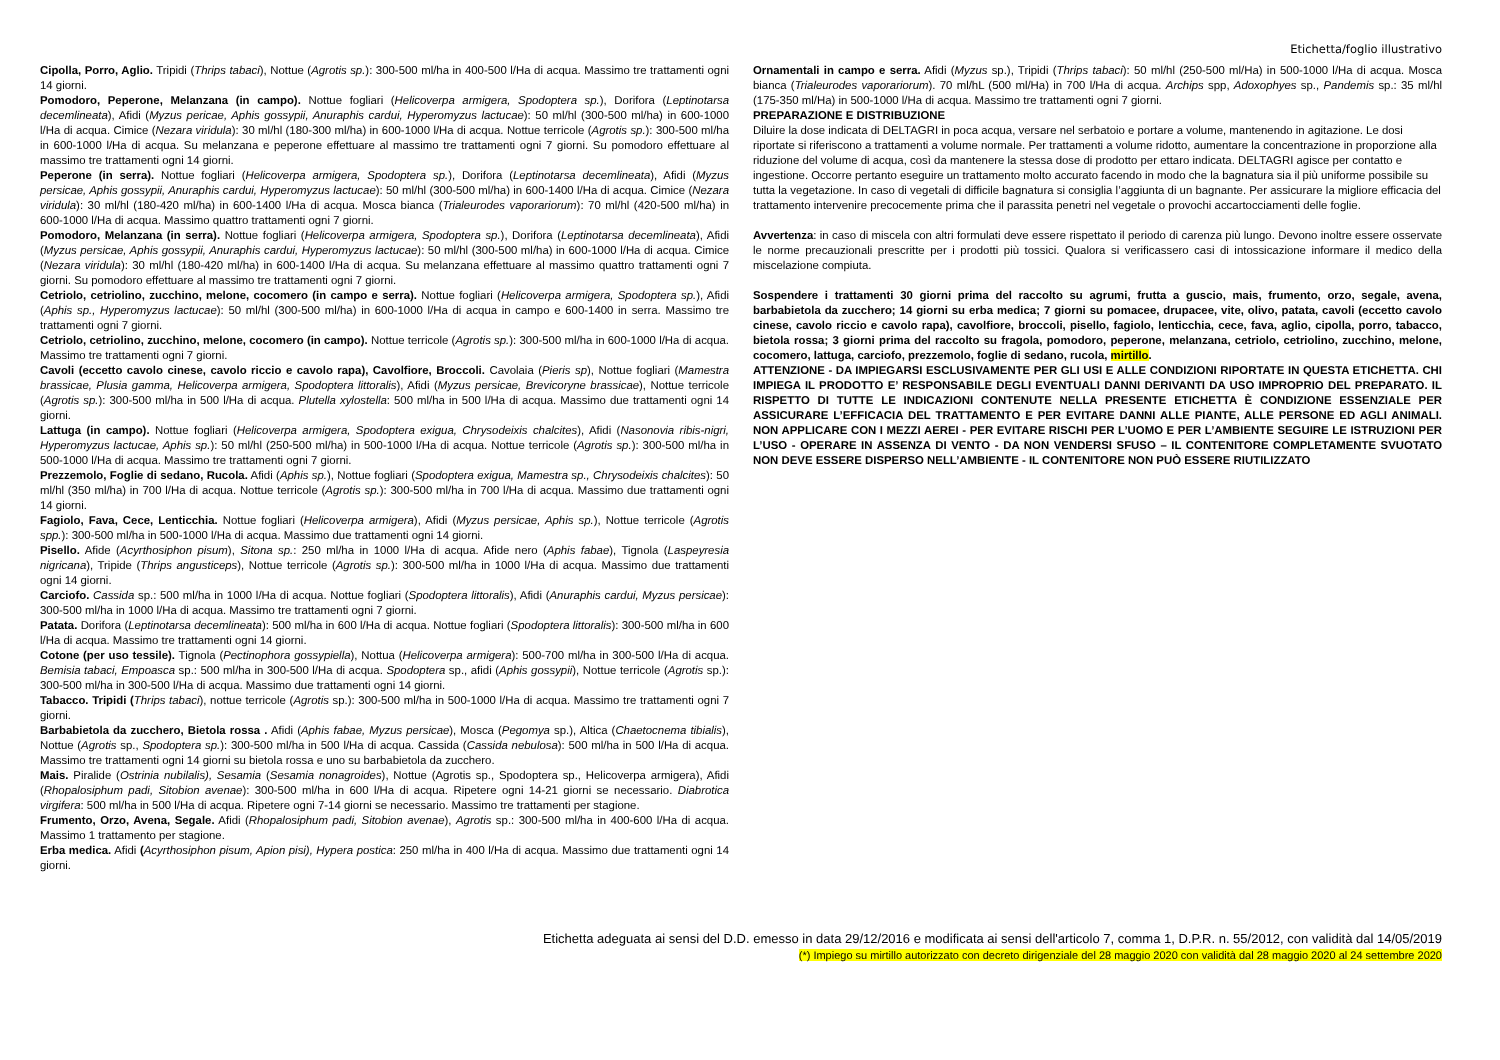Etichetta/foglio illustrativo
Cipolla, Porro, Aglio. Tripidi (Thrips tabaci), Nottue (Agrotis sp.): 300-500 ml/ha in 400-500 l/Ha di acqua. Massimo tre trattamenti ogni 14 giorni.
Pomodoro, Peperone, Melanzana (in campo). Nottue fogliari (Helicoverpa armigera, Spodoptera sp.), Dorifora (Leptinotarsa decemlineata), Afidi (Myzus pericae, Aphis gossypii, Anuraphis cardui, Hyperomyzus lactucae): 50 ml/hl (300-500 ml/ha) in 600-1000 l/Ha di acqua. Cimice (Nezara viridula): 30 ml/hl (180-300 ml/ha) in 600-1000 l/Ha di acqua. Nottue terricole (Agrotis sp.): 300-500 ml/ha in 600-1000 l/Ha di acqua. Su melanzana e peperone effettuare al massimo tre trattamenti ogni 7 giorni. Su pomodoro effettuare al massimo tre trattamenti ogni 14 giorni.
Peperone (in serra). Nottue fogliari (Helicoverpa armigera, Spodoptera sp.), Dorifora (Leptinotarsa decemlineata), Afidi (Myzus persicae, Aphis gossypii, Anuraphis cardui, Hyperomyzus lactucae): 50 ml/hl (300-500 ml/ha) in 600-1400 l/Ha di acqua. Cimice (Nezara viridula): 30 ml/hl (180-420 ml/ha) in 600-1400 l/Ha di acqua. Mosca bianca (Trialeurodes vaporariorum): 70 ml/hl (420-500 ml/ha) in 600-1000 l/Ha di acqua. Massimo quattro trattamenti ogni 7 giorni.
Pomodoro, Melanzana (in serra). Nottue fogliari (Helicoverpa armigera, Spodoptera sp.), Dorifora (Leptinotarsa decemlineata), Afidi (Myzus persicae, Aphis gossypii, Anuraphis cardui, Hyperomyzus lactucae): 50 ml/hl (300-500 ml/ha) in 600-1000 l/Ha di acqua. Cimice (Nezara viridula): 30 ml/hl (180-420 ml/ha) in 600-1400 l/Ha di acqua. Su melanzana effettuare al massimo quattro trattamenti ogni 7 giorni. Su pomodoro effettuare al massimo tre trattamenti ogni 7 giorni.
Cetriolo, cetriolino, zucchino, melone, cocomero (in campo e serra). Nottue fogliari (Helicoverpa armigera, Spodoptera sp.), Afidi (Aphis sp., Hyperomyzus lactucae): 50 ml/hl (300-500 ml/ha) in 600-1000 l/Ha di acqua in campo e 600-1400 in serra. Massimo tre trattamenti ogni 7 giorni.
Cetriolo, cetriolino, zucchino, melone, cocomero (in campo). Nottue terricole (Agrotis sp.): 300-500 ml/ha in 600-1000 l/Ha di acqua. Massimo tre trattamenti ogni 7 giorni.
Cavoli (eccetto cavolo cinese, cavolo riccio e cavolo rapa), Cavolfiore, Broccoli. Cavolaia (Pieris sp), Nottue fogliari (Mamestra brassicae, Plusia gamma, Helicoverpa armigera, Spodoptera littoralis), Afidi (Myzus persicae, Brevicoryne brassicae), Nottue terricole (Agrotis sp.): 300-500 ml/ha in 500 l/Ha di acqua. Plutella xylostella: 500 ml/ha in 500 l/Ha di acqua. Massimo due trattamenti ogni 14 giorni.
Lattuga (in campo). Nottue fogliari (Helicoverpa armigera, Spodoptera exigua, Chrysodeixis chalcites), Afidi (Nasonovia ribis-nigri, Hyperomyzus lactucae, Aphis sp.): 50 ml/hl (250-500 ml/ha) in 500-1000 l/Ha di acqua. Nottue terricole (Agrotis sp.): 300-500 ml/ha in 500-1000 l/Ha di acqua. Massimo tre trattamenti ogni 7 giorni.
Prezzemolo, Foglie di sedano, Rucola. Afidi (Aphis sp.), Nottue fogliari (Spodoptera exigua, Mamestra sp., Chrysodeixis chalcites): 50 ml/hl (350 ml/ha) in 700 l/Ha di acqua. Nottue terricole (Agrotis sp.): 300-500 ml/ha in 700 l/Ha di acqua. Massimo due trattamenti ogni 14 giorni.
Fagiolo, Fava, Cece, Lenticchia. Nottue fogliari (Helicoverpa armigera), Afidi (Myzus persicae, Aphis sp.), Nottue terricole (Agrotis spp.): 300-500 ml/ha in 500-1000 l/Ha di acqua. Massimo due trattamenti ogni 14 giorni.
Pisello. Afide (Acyrthosiphon pisum), Sitona sp.: 250 ml/ha in 1000 l/Ha di acqua. Afide nero (Aphis fabae), Tignola (Laspeyresia nigricana), Tripide (Thrips angusticeps), Nottue terricole (Agrotis sp.): 300-500 ml/ha in 1000 l/Ha di acqua. Massimo due trattamenti ogni 14 giorni.
Carciofo. Cassida sp.: 500 ml/ha in 1000 l/Ha di acqua. Nottue fogliari (Spodoptera littoralis), Afidi (Anuraphis cardui, Myzus persicae): 300-500 ml/ha in 1000 l/Ha di acqua. Massimo tre trattamenti ogni 7 giorni.
Patata. Dorifora (Leptinotarsa decemlineata): 500 ml/ha in 600 l/Ha di acqua. Nottue fogliari (Spodoptera littoralis): 300-500 ml/ha in 600 l/Ha di acqua. Massimo tre trattamenti ogni 14 giorni.
Cotone (per uso tessile). Tignola (Pectinophora gossypiella), Nottua (Helicoverpa armigera): 500-700 ml/ha in 300-500 l/Ha di acqua. Bemisia tabaci, Empoasca sp.: 500 ml/ha in 300-500 l/Ha di acqua. Spodoptera sp., afidi (Aphis gossypii), Nottue terricole (Agrotis sp.): 300-500 ml/ha in 300-500 l/Ha di acqua. Massimo due trattamenti ogni 14 giorni.
Tabacco. Tripidi (Thrips tabaci), nottue terricole (Agrotis sp.): 300-500 ml/ha in 500-1000 l/Ha di acqua. Massimo tre trattamenti ogni 7 giorni.
Barbabietola da zucchero, Bietola rossa . Afidi (Aphis fabae, Myzus persicae), Mosca (Pegomya sp.), Altica (Chaetocnema tibialis), Nottue (Agrotis sp., Spodoptera sp.): 300-500 ml/ha in 500 l/Ha di acqua. Cassida (Cassida nebulosa): 500 ml/ha in 500 l/Ha di acqua. Massimo tre trattamenti ogni 14 giorni su bietola rossa e uno su barbabietola da zucchero.
Mais. Piralide (Ostrinia nubilalis), Sesamia (Sesamia nonagroides), Nottue (Agrotis sp., Spodoptera sp., Helicoverpa armigera), Afidi (Rhopalosiphum padi, Sitobion avenae): 300-500 ml/ha in 600 l/Ha di acqua. Ripetere ogni 14-21 giorni se necessario. Diabrotica virgifera: 500 ml/ha in 500 l/Ha di acqua. Ripetere ogni 7-14 giorni se necessario. Massimo tre trattamenti per stagione.
Frumento, Orzo, Avena, Segale. Afidi (Rhopalosiphum padi, Sitobion avenae), Agrotis sp.: 300-500 ml/ha in 400-600 l/Ha di acqua. Massimo 1 trattamento per stagione.
Erba medica. Afidi (Acyrthosiphon pisum, Apion pisi), Hypera postica: 250 ml/ha in 400 l/Ha di acqua. Massimo due trattamenti ogni 14 giorni.
Ornamentali in campo e serra. Afidi (Myzus sp.), Tripidi (Thrips tabaci): 50 ml/hl (250-500 ml/Ha) in 500-1000 l/Ha di acqua. Mosca bianca (Trialeurodes vaporariorum). 70 ml/hL (500 ml/Ha) in 700 l/Ha di acqua. Archips spp, Adoxophyes sp., Pandemis sp.: 35 ml/hl (175-350 ml/Ha) in 500-1000 l/Ha di acqua. Massimo tre trattamenti ogni 7 giorni.
PREPARAZIONE E DISTRIBUZIONE
Diluire la dose indicata di DELTAGRI in poca acqua, versare nel serbatoio e portare a volume, mantenendo in agitazione. Le dosi riportate si riferiscono a trattamenti a volume normale. Per trattamenti a volume ridotto, aumentare la concentrazione in proporzione alla riduzione del volume di acqua, così da mantenere la stessa dose di prodotto per ettaro indicata. DELTAGRI agisce per contatto e ingestione. Occorre pertanto eseguire un trattamento molto accurato facendo in modo che la bagnatura sia il più uniforme possibile su tutta la vegetazione. In caso di vegetali di difficile bagnatura si consiglia l’aggiunta di un bagnante. Per assicurare la migliore efficacia del trattamento intervenire precocemente prima che il parassita penetri nel vegetale o provochi accartocciamenti delle foglie.
Avvertenza: in caso di miscela con altri formulati deve essere rispettato il periodo di carenza più lungo. Devono inoltre essere osservate le norme precauzionali prescritte per i prodotti più tossici. Qualora si verificassero casi di intossicazione informare il medico della miscelazione compiuta.
Sospendere i trattamenti 30 giorni prima del raccolto su agrumi, frutta a guscio, mais, frumento, orzo, segale, avena, barbabietola da zucchero; 14 giorni su erba medica; 7 giorni su pomacee, drupacee, vite, olivo, patata, cavoli (eccetto cavolo cinese, cavolo riccio e cavolo rapa), cavolfiore, broccoli, pisello, fagiolo, lenticchia, cece, fava, aglio, cipolla, porro, tabacco, bietola rossa; 3 giorni prima del raccolto su fragola, pomodoro, peperone, melanzana, cetriolo, cetriolino, zucchino, melone, cocomero, lattuga, carciofo, prezzemolo, foglie di sedano, rucola, mirtillo.
ATTENZIONE - DA IMPIEGARSI ESCLUSIVAMENTE PER GLI USI E ALLE CONDIZIONI RIPORTATE IN QUESTA ETICHETTA. CHI IMPIEGA IL PRODOTTO E’ RESPONSABILE DEGLI EVENTUALI DANNI DERIVANTI DA USO IMPROPRIO DEL PREPARATO. IL RISPETTO DI TUTTE LE INDICAZIONI CONTENUTE NELLA PRESENTE ETICHETTA È CONDIZIONE ESSENZIALE PER ASSICURARE L’EFFICACIA DEL TRATTAMENTO E PER EVITARE DANNI ALLE PIANTE, ALLE PERSONE ED AGLI ANIMALI. NON APPLICARE CON I MEZZI AEREI - PER EVITARE RISCHI PER L’UOMO E PER L’AMBIENTE SEGUIRE LE ISTRUZIONI PER L’USO - OPERARE IN ASSENZA DI VENTO - DA NON VENDERSI SFUSO – IL CONTENITORE COMPLETAMENTE SVUOTATO NON DEVE ESSERE DISPERSO NELL’AMBIENTE - IL CONTENITORE NON PUÒ ESSERE RIUTILIZZATO
Etichetta adeguata ai sensi del D.D. emesso in data 29/12/2016 e modificata ai sensi dell'articolo 7, comma 1, D.P.R. n. 55/2012, con validità dal 14/05/2019
(*) Impiego su mirtillo autorizzato con decreto dirigenziale del 28 maggio 2020 con validità dal 28 maggio 2020 al 24 settembre 2020